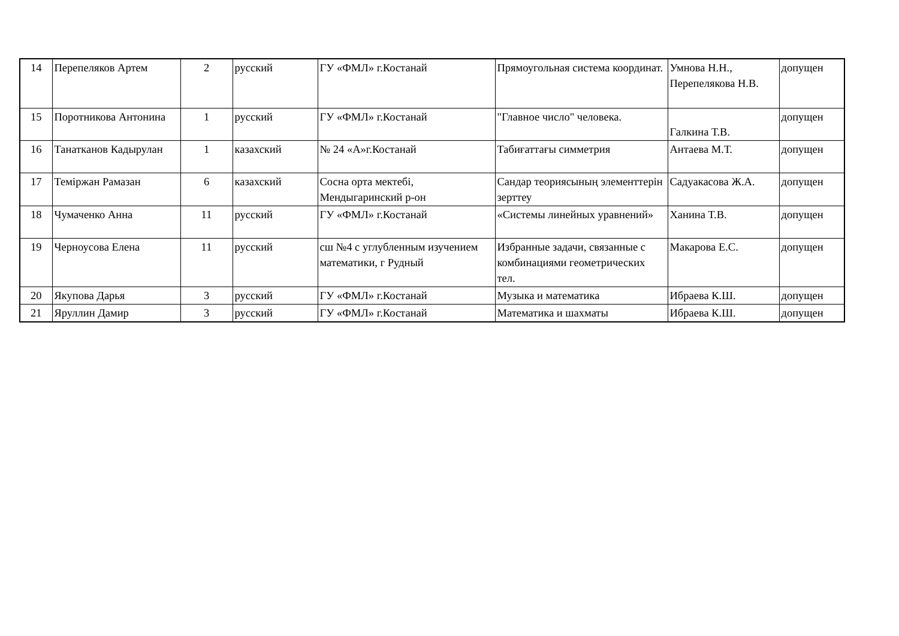| 14 | Перепеляков Артем | 2 | русский | ГУ «ФМЛ» г.Костанай | Прямоугольная система координат. | Умнова Н.Н., Перепелякова Н.В. | допущен |
| 15 | Поротникова Антонина | 1 | русский | ГУ «ФМЛ» г.Костанай | "Главное число" человека. | Галкина Т.В. | допущен |
| 16 | Танатканов Кадырулан | 1 | казахский | № 24 «А»г.Костанай | Табиғаттағы симметрия | Антаева М.Т. | допущен |
| 17 | Теміржан Рамазан | 6 | казахский | Сосна орта мектебі, Мендыгаринский р-он | Сандар теориясының элементтерін зерттеу | Садуакасова Ж.А. | допущен |
| 18 | Чумаченко Анна | 11 | русский | ГУ «ФМЛ» г.Костанай | «Системы линейных уравнений» | Ханина Т.В. | допущен |
| 19 | Черноусова Елена | 11 | русский | сш №4 с углубленным изучением математики, г Рудный | Избранные задачи, связанные с комбинациями геометрических тел. | Макарова Е.С. | допущен |
| 20 | Якупова Дарья | 3 | русский | ГУ «ФМЛ» г.Костанай | Музыка и математика | Ибраева К.Ш. | допущен |
| 21 | Яруллин Дамир | 3 | русский | ГУ «ФМЛ» г.Костанай | Математика и шахматы | Ибраева К.Ш. | допущен |